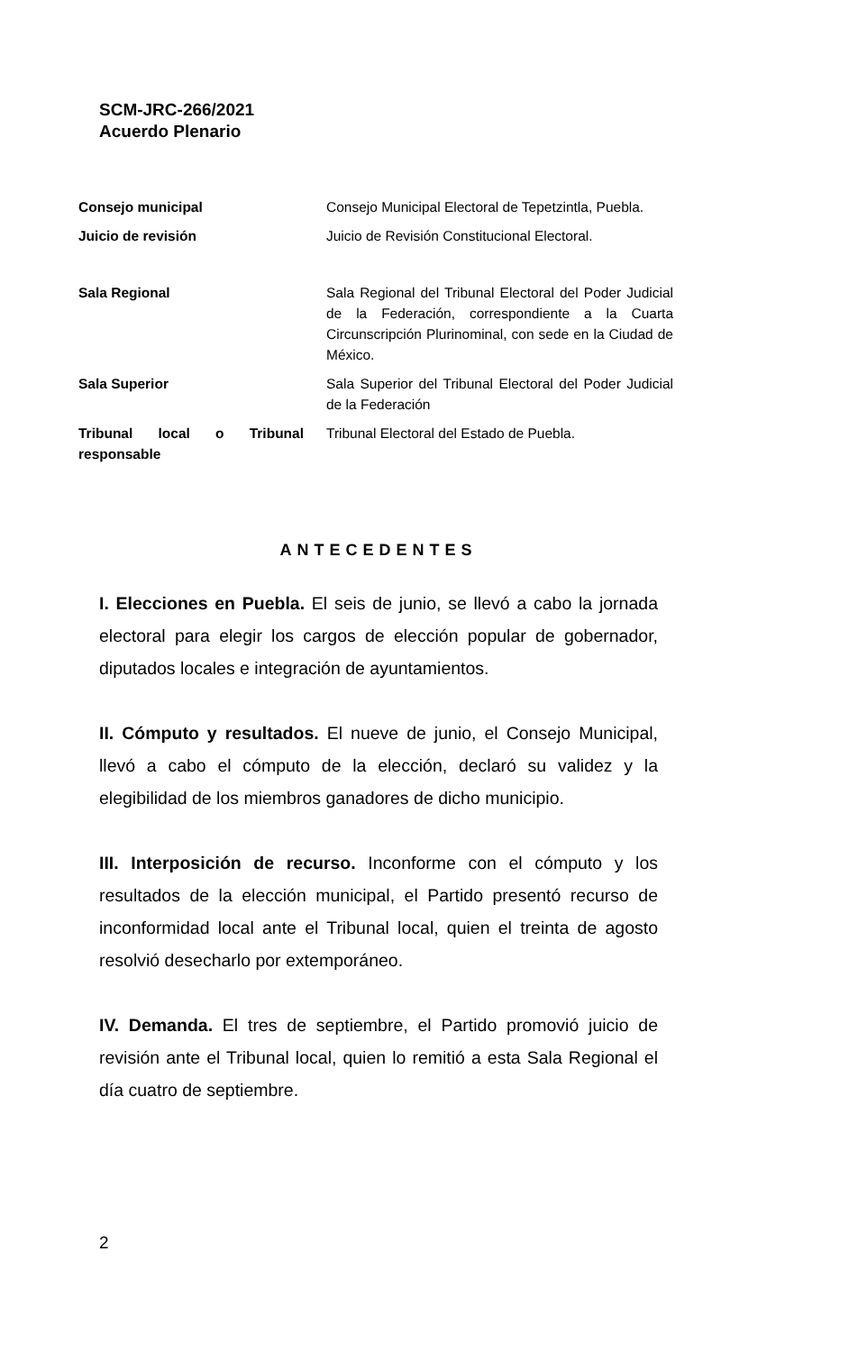SCM-JRC-266/2021
Acuerdo Plenario
| Consejo municipal | Consejo Municipal Electoral de Tepetzintla, Puebla. |
| Juicio de revisión | Juicio de Revisión Constitucional Electoral. |
| Sala Regional | Sala Regional del Tribunal Electoral del Poder Judicial de la Federación, correspondiente a la Cuarta Circunscripción Plurinominal, con sede en la Ciudad de México. |
| Sala Superior | Sala Superior del Tribunal Electoral del Poder Judicial de la Federación |
| Tribunal local o Tribunal responsable | Tribunal Electoral del Estado de Puebla. |
ANTECEDENTES
I. Elecciones en Puebla. El seis de junio, se llevó a cabo la jornada electoral para elegir los cargos de elección popular de gobernador, diputados locales e integración de ayuntamientos.
II. Cómputo y resultados. El nueve de junio, el Consejo Municipal, llevó a cabo el cómputo de la elección, declaró su validez y la elegibilidad de los miembros ganadores de dicho municipio.
III. Interposición de recurso. Inconforme con el cómputo y los resultados de la elección municipal, el Partido presentó recurso de inconformidad local ante el Tribunal local, quien el treinta de agosto resolvió desecharlo por extemporáneo.
IV. Demanda. El tres de septiembre, el Partido promovió juicio de revisión ante el Tribunal local, quien lo remitió a esta Sala Regional el día cuatro de septiembre.
2